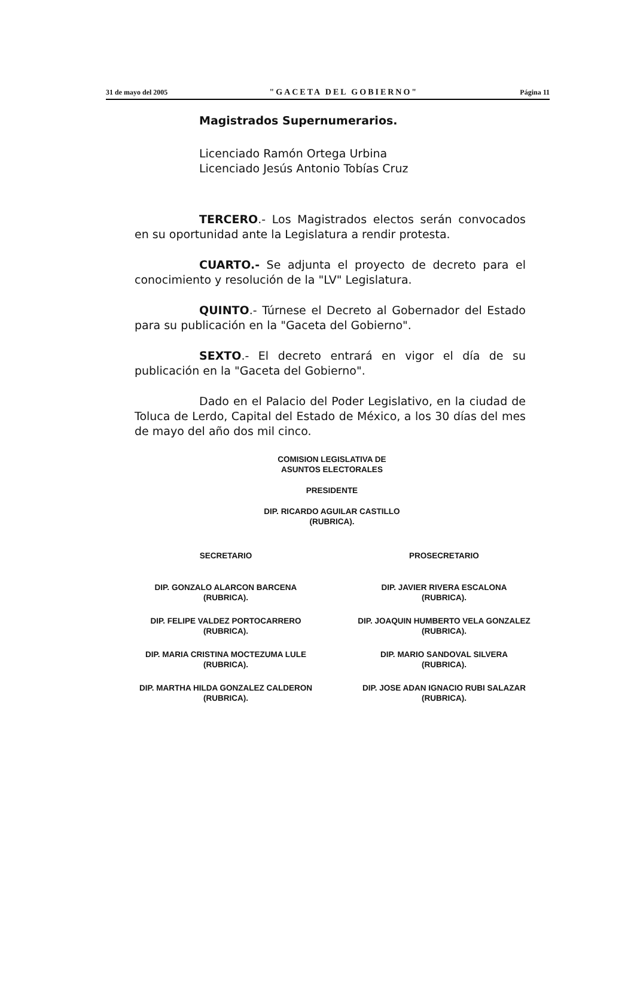31 de mayo del 2005 "GACETA DEL GOBIERNO" Página 11
Magistrados Supernumerarios.
Licenciado Ramón Ortega Urbina
Licenciado Jesús Antonio Tobías Cruz
TERCERO.- Los Magistrados electos serán convocados en su oportunidad ante la Legislatura a rendir protesta.
CUARTO.- Se adjunta el proyecto de decreto para el conocimiento y resolución de la "LV" Legislatura.
QUINTO.- Túrnese el Decreto al Gobernador del Estado para su publicación en la "Gaceta del Gobierno".
SEXTO.- El decreto entrará en vigor el día de su publicación en la "Gaceta del Gobierno".
Dado en el Palacio del Poder Legislativo, en la ciudad de Toluca de Lerdo, Capital del Estado de México, a los 30 días del mes de mayo del año dos mil cinco.
COMISION LEGISLATIVA DE
ASUNTOS ELECTORALES
PRESIDENTE
DIP. RICARDO AGUILAR CASTILLO
(RUBRICA).
SECRETARIO
DIP. GONZALO ALARCON BARCENA
(RUBRICA).
DIP. FELIPE VALDEZ PORTOCARRERO
(RUBRICA).
DIP. MARIA CRISTINA MOCTEZUMA LULE
(RUBRICA).
DIP. MARTHA HILDA GONZALEZ CALDERON
(RUBRICA).
PROSECRETARIO
DIP. JAVIER RIVERA ESCALONA
(RUBRICA).
DIP. JOAQUIN HUMBERTO VELA GONZALEZ
(RUBRICA).
DIP. MARIO SANDOVAL SILVERA
(RUBRICA).
DIP. JOSE ADAN IGNACIO RUBI SALAZAR
(RUBRICA).